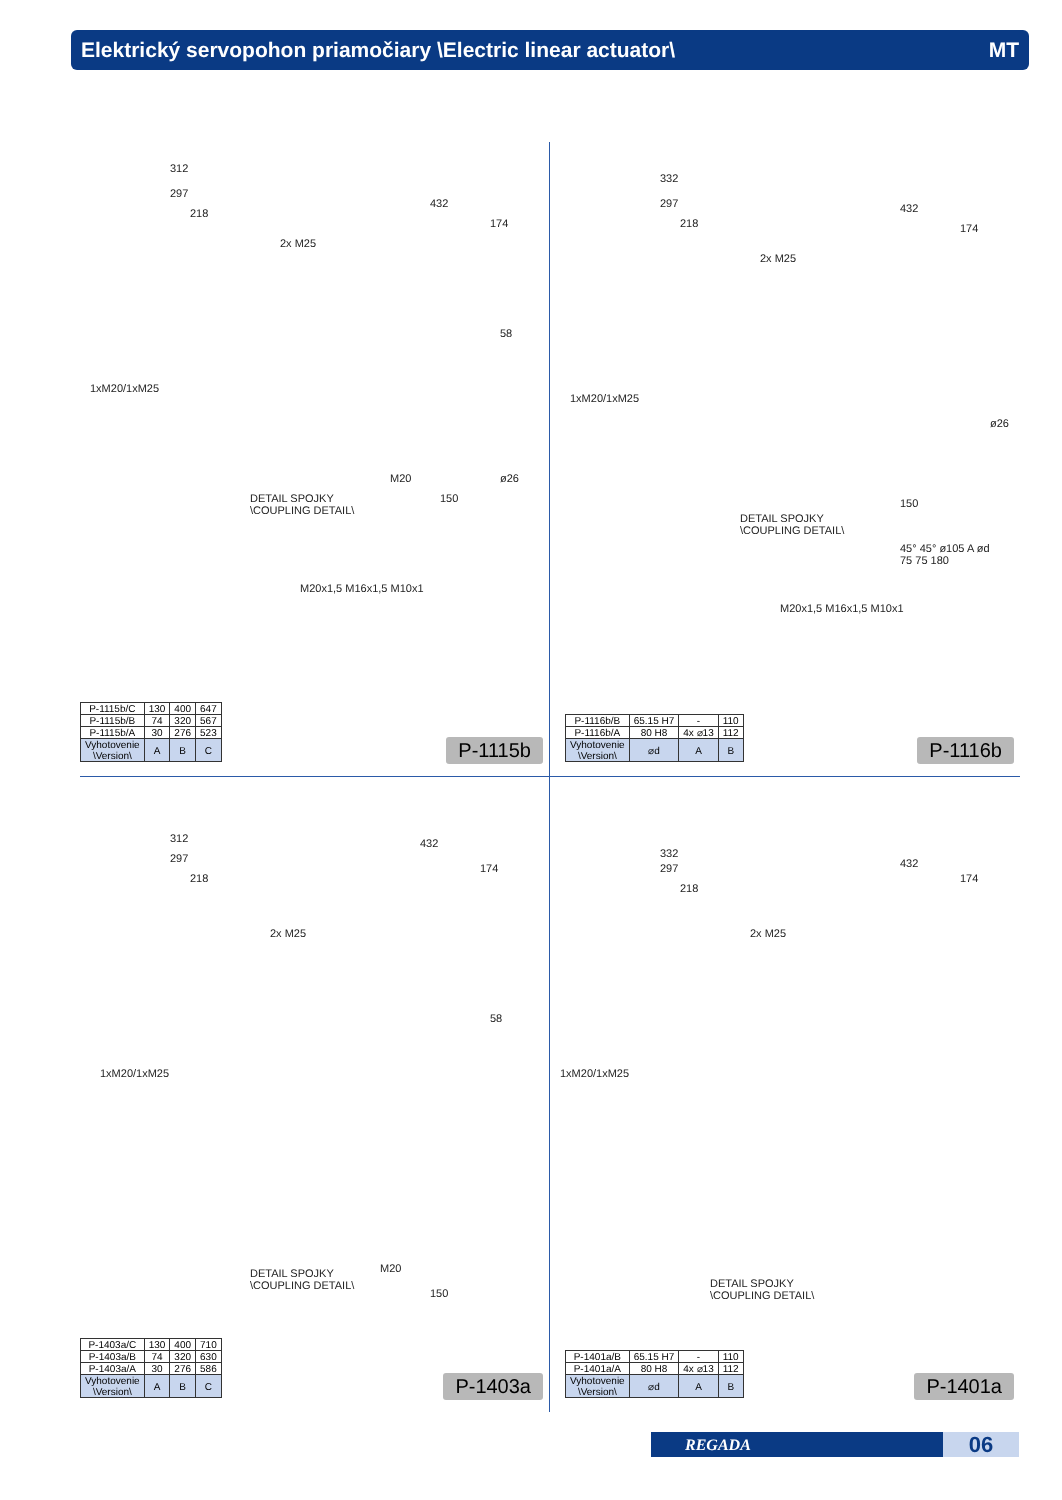Elektrický servopohon priamočiary \Electric linear actuator\ MT
312
297
218
2x M25
1xM20/1xM25
432
174
58
M20
150
ø26
DETAIL SPOJKY
\COUPLING DETAIL\
M20x1,5 M16x1,5 M10x1
| P-1115b/C | 130 | 400 | 647 |
| P-1115b/B | 74 | 320 | 567 |
| P-1115b/A | 30 | 276 | 523 |
| Vyhotovenie \Version\ | A | B | C |
P-1115b
332
297
218
2x M25
1xM20/1xM25
432
174
ø26
150
DETAIL SPOJKY
\COUPLING DETAIL\
M20x1,5 M16x1,5 M10x1
45° 45° ø105 A ød 75 75 180
| P-1116b/B | 65.15 H7 | - | 110 |
| P-1116b/A | 80 H8 | 4x ⌀13 | 112 |
| Vyhotovenie \Version\ | ⌀d | A | B |
P-1116b
312
297
218
2x M25
1xM20/1xM25
432
174
58
M20
150
DETAIL SPOJKY
\COUPLING DETAIL\
| P-1403a/C | 130 | 400 | 710 |
| P-1403a/B | 74 | 320 | 630 |
| P-1403a/A | 30 | 276 | 586 |
| Vyhotovenie \Version\ | A | B | C |
P-1403a
332
297
218
2x M25
1xM20/1xM25
432
174
DETAIL SPOJKY
\COUPLING DETAIL\
| P-1401a/B | 65.15 H7 | - | 110 |
| P-1401a/A | 80 H8 | 4x ⌀13 | 112 |
| Vyhotovenie \Version\ | ⌀d | A | B |
P-1401a
REGADA
06